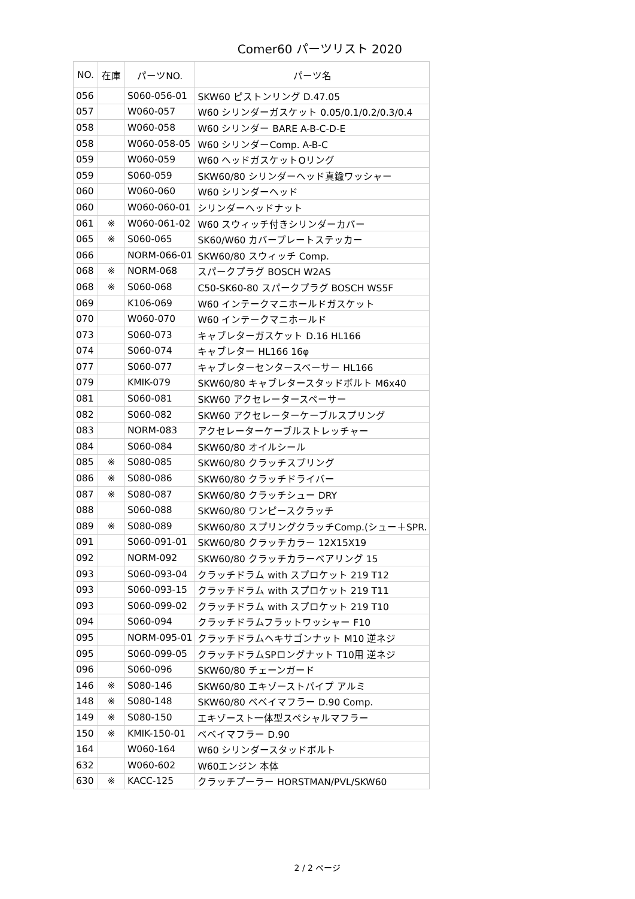Comer60 パーツリスト 2020
| NO. | 在庫 | パーツNO. | パーツ名 |
| --- | --- | --- | --- |
| 056 | | S060-056-01 | SKW60 ピストンリング D.47.05 |
| 057 | | W060-057 | W60 シリンダーガスケット 0.05/0.1/0.2/0.3/0.4 |
| 058 | | W060-058 | W60 シリンダー BARE A-B-C-D-E |
| 058 | | W060-058-05 | W60 シリンダーComp. A-B-C |
| 059 | | W060-059 | W60 ヘッドガスケットOリング |
| 059 | | S060-059 | SKW60/80 シリンダーヘッド真鍮ワッシャー |
| 060 | | W060-060 | W60 シリンダーヘッド |
| 060 | | W060-060-01 | シリンダーヘッドナット |
| 061 | ※ | W060-061-02 | W60 スウィッチ付きシリンダーカバー |
| 065 | ※ | S060-065 | SK60/W60 カバープレートステッカー |
| 066 | | NORM-066-01 | SKW60/80 スウィッチ Comp. |
| 068 | ※ | NORM-068 | スパークプラグ BOSCH W2AS |
| 068 | ※ | S060-068 | C50-SK60-80 スパークプラグ BOSCH WS5F |
| 069 | | K106-069 | W60 インテークマニホールドガスケット |
| 070 | | W060-070 | W60 インテークマニホールド |
| 073 | | S060-073 | キャブレターガスケット D.16 HL166 |
| 074 | | S060-074 | キャブレター HL166 16φ |
| 077 | | S060-077 | キャブレターセンタースペーサー HL166 |
| 079 | | KMIK-079 | SKW60/80 キャブレタースタッドボルト M6x40 |
| 081 | | S060-081 | SKW60 アクセレータースペーサー |
| 082 | | S060-082 | SKW60 アクセレーターケーブルスプリング |
| 083 | | NORM-083 | アクセレーターケーブルストレッチャー |
| 084 | | S060-084 | SKW60/80 オイルシール |
| 085 | ※ | S080-085 | SKW60/80 クラッチスプリング |
| 086 | ※ | S080-086 | SKW60/80 クラッチドライバー |
| 087 | ※ | S080-087 | SKW60/80 クラッチシュー DRY |
| 088 | | S060-088 | SKW60/80 ワンピースクラッチ |
| 089 | ※ | S080-089 | SKW60/80 スプリングクラッチComp.(シュー＋SPR. |
| 091 | | S060-091-01 | SKW60/80 クラッチカラー 12X15X19 |
| 092 | | NORM-092 | SKW60/80 クラッチカラーベアリング 15 |
| 093 | | S060-093-04 | クラッチドラム with スプロケット 219 T12 |
| 093 | | S060-093-15 | クラッチドラム with スプロケット 219 T11 |
| 093 | | S060-099-02 | クラッチドラム with スプロケット 219 T10 |
| 094 | | S060-094 | クラッチドラムフラットワッシャー F10 |
| 095 | | NORM-095-01 | クラッチドラムヘキサゴンナット M10 逆ネジ |
| 095 | | S060-099-05 | クラッチドラムSPロングナット T10用 逆ネジ |
| 096 | | S060-096 | SKW60/80 チェーンガード |
| 146 | ※ | S080-146 | SKW60/80 エキゾーストパイプ アルミ |
| 148 | ※ | S080-148 | SKW60/80 ベベイマフラー D.90 Comp. |
| 149 | ※ | S080-150 | エキゾースト一体型スペシャルマフラー |
| 150 | ※ | KMIK-150-01 | ベベイマフラー D.90 |
| 164 | | W060-164 | W60 シリンダースタッドボルト |
| 632 | | W060-602 | W60エンジン 本体 |
| 630 | ※ | KACC-125 | クラッチプーラー HORSTMAN/PVL/SKW60 |
2 / 2 ページ